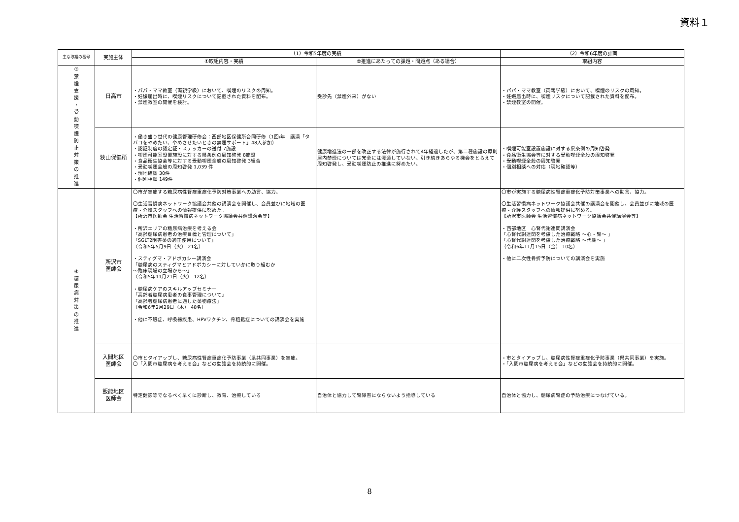資料１
| 主な取組の番号 | 実施主体 | （1）令和5年度の実績 | | （2）令和6年度の計画 |
| --- | --- | --- | --- | --- |
| | | ①取組内容・実績 | ②推進にあたっての課題・問題点（ある場合） | 取組内容 |
| ③ 禁 煙 支 援 ・ 受 動 喫 煙 防 止 対 策 の 推 進 | 日高市 | ・パパ・ママ教室（両親学級）において、喫煙のリスクの周知。 ・妊娠届出時に、喫煙リスクについて記載された資料を配布。 ・禁煙教室の開催を検討。 | 受診先（禁煙外来）がない | ・パパ・ママ教室（両親学級）において、喫煙のリスクの周知。 ・妊娠届出時に、喫煙リスクについて記載された資料を配布。 ・禁煙教室の開催。 |
| | 狭山保健所 | ・働き盛り世代の健康管理研修会：西部地区保健所合同研修（1回/年 講演「タバコをやめたい、やめさせたいときの禁煙サポート」48人参加） ・認証制度の認定証・ステッカーの送付 7施設 ・喫煙可能室設置施設に対する県条例の周知啓発 8施設 ・食品衛生協会等に対する受動喫煙全般の周知啓発 3組合 ・受動喫煙全般の周知啓発 1,039 件 ・現地確認 30件 ・個別相談 149件 | 健康増進法の一部を改正する法律が施行されて4年経過したが、第二種施設の原則屋内禁煙については完全には浸透していない。引き続きあらゆる機会をとらえて周知啓発し、受動喫煙防止の推進に努めたい。 | ・喫煙可能室設置施設に対する県条例の周知啓発 ・食品衛生協会等に対する受動喫煙全般の周知啓発 ・受動喫煙全般の周知啓発 ・個別相談への対応（現地確認等） |
| ④ 糖 尿 病 対 策 の 推 進 | 所沢市 医師会 | 〇市が実施する糖尿病性腎症重症化予防対策事業への助言、協力。 〇生活習慣病ネットワーク協議会共催の講演会を開催し、会員並びに地域の医療・介護スタッフへの情報提供に努めた。 【所沢市医師会 生活習慣病ネットワーク協議会共催講演会等】 ・所沢エリアの糖尿病治療を考える会 「高齢糖尿病患者の治療目標と管理について」 「SGLT2阻害薬の適正使用について」 （令和5年5月9日（火） 21名） ・スティグマ・アドボカシー講演会 「糖尿病のスティグマとアドボカシーに対していかに取り組むか ～臨床現場の立場から～」 （令和5年11月21日（火） 12名） ・糖尿病ケアのスキルアップセミナー 「高齢者糖尿病患者の食事管理について」 「高齢者糖尿病患者に適した薬物療法」 （令和6年2月29日（木） 48名） ・他に不眠症、呼吸器疾患、HPVワクチン、骨粗鬆症についての講演会を実施 | | 〇市が実施する糖尿病性腎症重症化予防対策事業への助言、協力。 〇生活習慣病ネットワーク協議会共催の講演会を開催し、会員並びに地域の医療・介護スタッフへの情報提供に努める。 【所沢市医師会 生活習慣病ネットワーク協議会共催講演会等】 ・西部地区 心腎代謝連関講演会 「心腎代謝連関を考慮した治療戦略 ～心・腎～ 」 「心腎代謝連関を考慮した治療戦略 ～代謝～ 」 （令和6年11月15日（金） 10名） ・他に二次性骨折予防についての講演会を実施 |
| | 入間地区 医師会 | 〇市とタイアップし、糖尿病性腎症重症化予防事業（県共同事業）を実施。 〇「入間市糖尿病を考える会」などの勉強会を持続的に開催。 | | ・市とタイアップし、糖尿病性腎症重症化予防事業（県共同事業）を実施。 ・「入間市糖尿病を考える会」などの勉強会を持続的に開催。 |
| | 飯能地区 医師会 | 特定健診等でなるべく早くに診断し、教育、治療している | 自治体と協力して腎障害にならないよう指導している | 自治体と協力し、糖尿病腎症の予防治療につなげている。 |
8